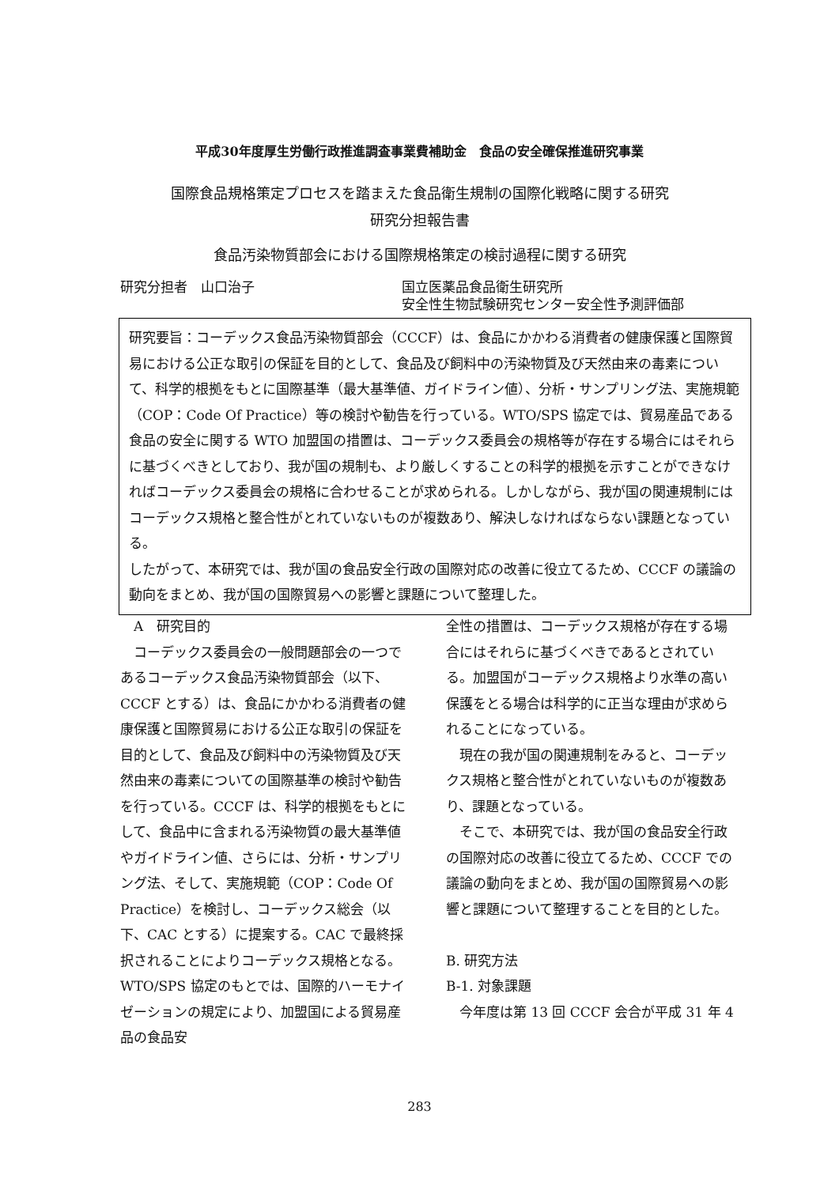平成30年度厚生労働行政推進調査事業費補助金　食品の安全確保推進研究事業
国際食品規格策定プロセスを踏まえた食品衛生規制の国際化戦略に関する研究
研究分担報告書
食品汚染物質部会における国際規格策定の検討過程に関する研究
研究分担者　山口治子 国立医薬品食品衛生研究所
安全性生物試験研究センター安全性予測評価部
研究要旨：コーデックス食品汚染物質部会（CCCF）は、食品にかかわる消費者の健康保護と国際貿易における公正な取引の保証を目的として、食品及び飼料中の汚染物質及び天然由来の毒素について、科学的根拠をもとに国際基準（最大基準値、ガイドライン値）、分析・サンプリング法、実施規範（COP：Code Of Practice）等の検討や勧告を行っている。WTO/SPS 協定では、貿易産品である食品の安全に関する WTO 加盟国の措置は、コーデックス委員会の規格等が存在する場合にはそれらに基づくべきとしており、我が国の規制も、より厳しくすることの科学的根拠を示すことができなければコーデックス委員会の規格に合わせることが求められる。しかしながら、我が国の関連規制にはコーデックス規格と整合性がとれていないものが複数あり、解決しなければならない課題となっている。
したがって、本研究では、我が国の食品安全行政の国際対応の改善に役立てるため、CCCF の議論の動向をまとめ、我が国の国際貿易への影響と課題について整理した。
　A　研究目的
　コーデックス委員会の一般問題部会の一つであるコーデックス食品汚染物質部会（以下、CCCF とする）は、食品にかかわる消費者の健康保護と国際貿易における公正な取引の保証を目的として、食品及び飼料中の汚染物質及び天然由来の毒素についての国際基準の検討や勧告を行っている。CCCF は、科学的根拠をもとにして、食品中に含まれる汚染物質の最大基準値やガイドライン値、さらには、分析・サンプリング法、そして、実施規範（COP：Code Of Practice）を検討し、コーデックス総会（以下、CAC とする）に提案する。CAC で最終採択されることによりコーデックス規格となる。WTO/SPS 協定のもとでは、国際的ハーモナイゼーションの規定により、加盟国による貿易産品の食品安
全性の措置は、コーデックス規格が存在する場合にはそれらに基づくべきであるとされている。加盟国がコーデックス規格より水準の高い保護をとる場合は科学的に正当な理由が求められることになっている。
　現在の我が国の関連規制をみると、コーデックス規格と整合性がとれていないものが複数あり、課題となっている。
　そこで、本研究では、我が国の食品安全行政の国際対応の改善に役立てるため、CCCF での議論の動向をまとめ、我が国の国際貿易への影響と課題について整理することを目的とした。
B. 研究方法
B-1. 対象課題
　今年度は第 13 回 CCCF 会合が平成 31 年 4
283